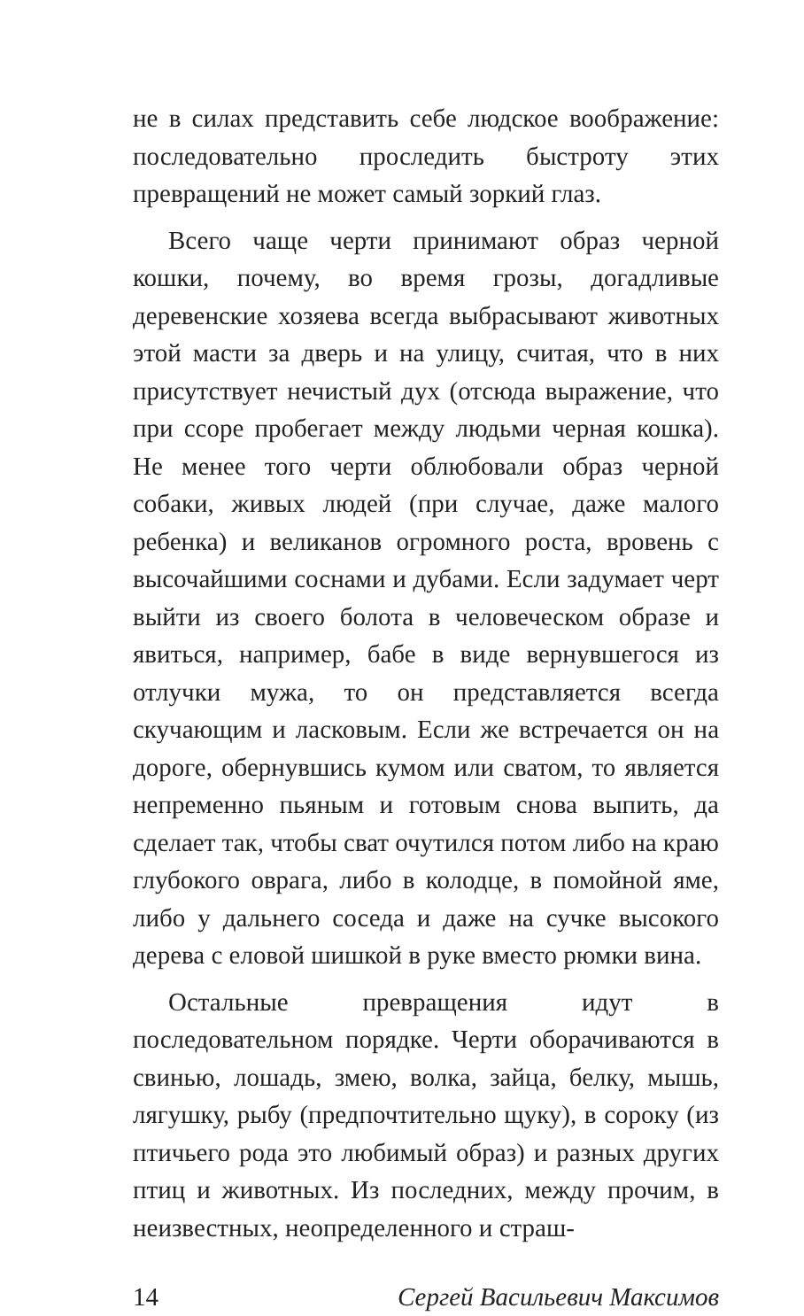не в силах представить себе людское воображение: последовательно проследить быстроту этих превращений не может самый зоркий глаз.
Всего чаще черти принимают образ черной кошки, почему, во время грозы, догадливые деревенские хозяева всегда выбрасывают животных этой масти за дверь и на улицу, считая, что в них присутствует нечистый дух (отсюда выражение, что при ссоре пробегает между людьми черная кошка). Не менее того черти облюбовали образ черной собаки, живых людей (при случае, даже малого ребенка) и великанов огромного роста, вровень с высочайшими соснами и дубами. Если задумает черт выйти из своего болота в человеческом образе и явиться, например, бабе в виде вернувшегося из отлучки мужа, то он представляется всегда скучающим и ласковым. Если же встречается он на дороге, обернувшись кумом или сватом, то является непременно пьяным и готовым снова выпить, да сделает так, чтобы сват очутился потом либо на краю глубокого оврага, либо в колодце, в помойной яме, либо у дальнего соседа и даже на сучке высокого дерева с еловой шишкой в руке вместо рюмки вина.
Остальные превращения идут в последовательном порядке. Черти оборачиваются в свинью, лошадь, змею, волка, зайца, белку, мышь, лягушку, рыбу (предпочтительно щуку), в сороку (из птичьего рода это любимый образ) и разных других птиц и животных. Из последних, между прочим, в неизвестных, неопределенного и страш-
14 Сергей Васильевич Максимов